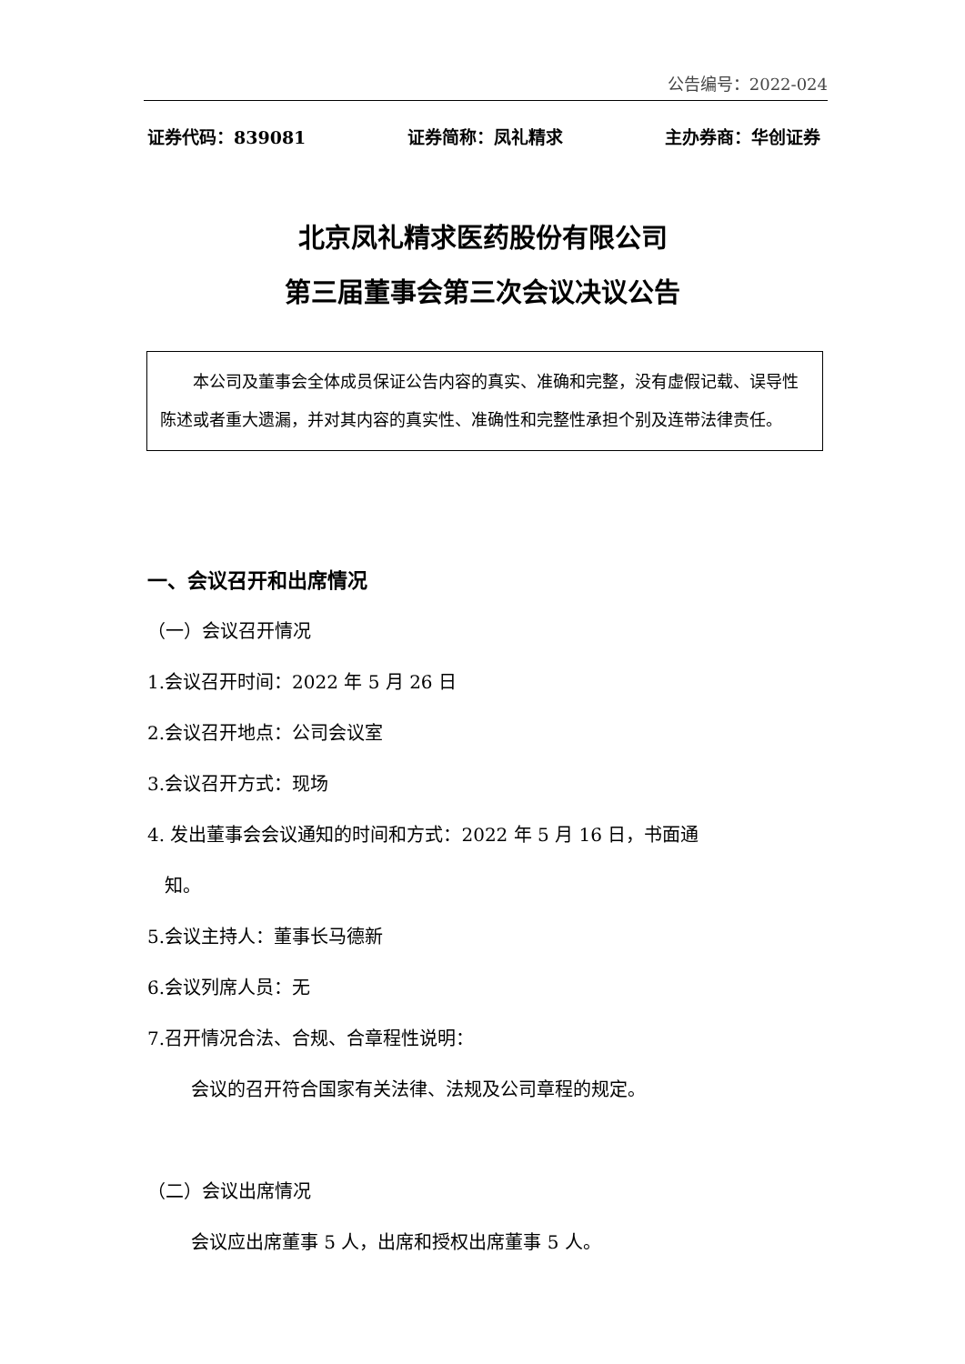公告编号：2022-024
证券代码：839081 证券简称：凤礼精求 主办券商：华创证券
北京凤礼精求医药股份有限公司
第三届董事会第三次会议决议公告
本公司及董事会全体成员保证公告内容的真实、准确和完整，没有虚假记载、误导性陈述或者重大遗漏，并对其内容的真实性、准确性和完整性承担个别及连带法律责任。
一、会议召开和出席情况
（一）会议召开情况
1.会议召开时间：2022 年 5 月 26 日
2.会议召开地点：公司会议室
3.会议召开方式：现场
4. 发出董事会会议通知的时间和方式：2022 年 5 月 16 日，书面通
知。
5.会议主持人：董事长马德新
6.会议列席人员：无
7.召开情况合法、合规、合章程性说明：
会议的召开符合国家有关法律、法规及公司章程的规定。
（二）会议出席情况
会议应出席董事 5 人，出席和授权出席董事 5 人。